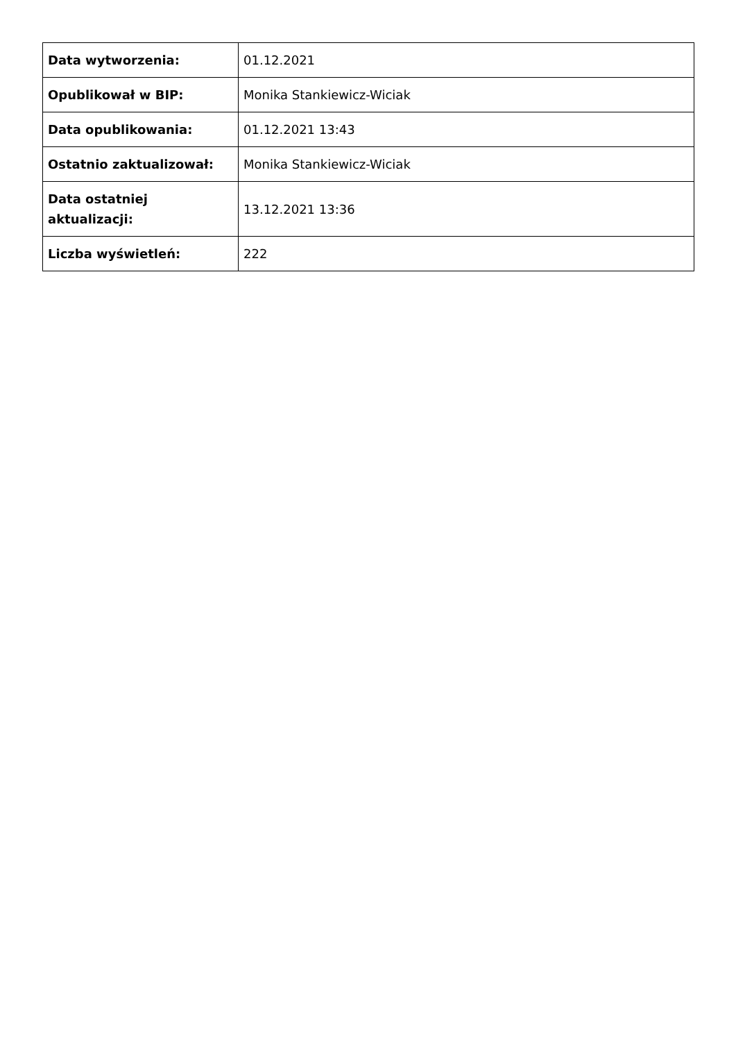| Data wytworzenia: | 01.12.2021 |
| Opublikował w BIP: | Monika Stankiewicz-Wiciak |
| Data opublikowania: | 01.12.2021 13:43 |
| Ostatnio zaktualizował: | Monika Stankiewicz-Wiciak |
| Data ostatniej aktualizacji: | 13.12.2021 13:36 |
| Liczba wyświetleń: | 222 |